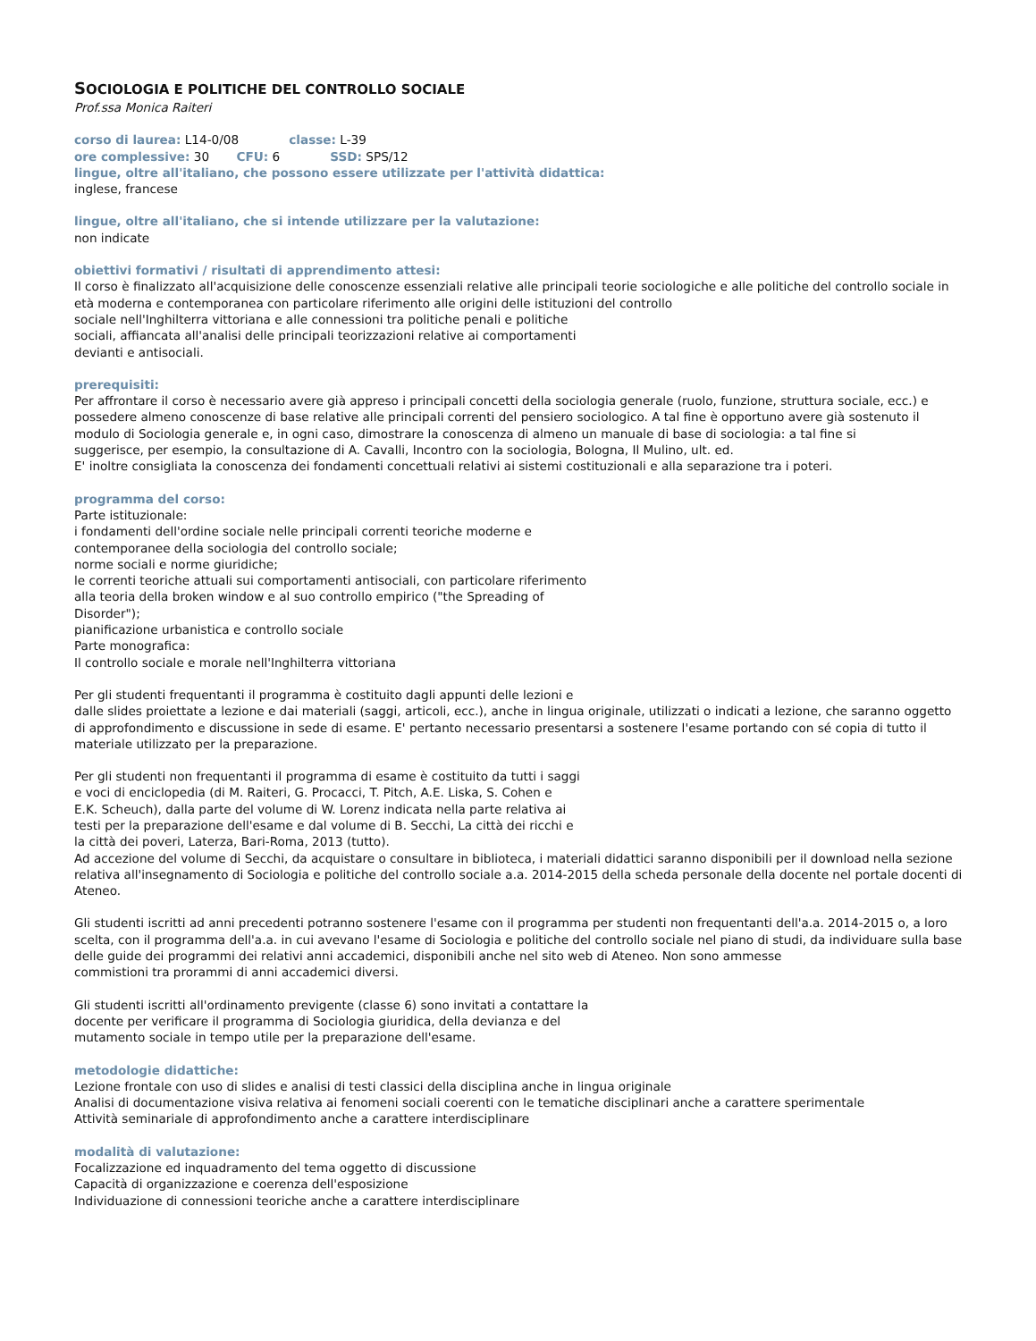SOCIOLOGIA E POLITICHE DEL CONTROLLO SOCIALE
Prof.ssa Monica Raiteri
corso di laurea: L14-0/08 classe: L-39
ore complessive: 30 CFU: 6 SSD: SPS/12
lingue, oltre all'italiano, che possono essere utilizzate per l'attività didattica:
inglese, francese
lingue, oltre all'italiano, che si intende utilizzare per la valutazione:
non indicate
obiettivi formativi / risultati di apprendimento attesi:
Il corso è finalizzato all'acquisizione delle conoscenze essenziali relative alle principali teorie sociologiche e alle politiche del controllo sociale in età moderna e contemporanea con particolare riferimento alle origini delle istituzioni del controllo
sociale nell'Inghilterra vittoriana e alle connessioni tra politiche penali e politiche
sociali, affiancata all'analisi delle principali teorizzazioni relative ai comportamenti
devianti e antisociali.
prerequisiti:
Per affrontare il corso è necessario avere già appreso i principali concetti della sociologia generale (ruolo, funzione, struttura sociale, ecc.) e possedere almeno conoscenze di base relative alle principali correnti del pensiero sociologico. A tal fine è opportuno avere già sostenuto il modulo di Sociologia generale e, in ogni caso, dimostrare la conoscenza di almeno un manuale di base di sociologia: a tal fine si
suggerisce, per esempio, la consultazione di A. Cavalli, Incontro con la sociologia, Bologna, Il Mulino, ult. ed.
E' inoltre consigliata la conoscenza dei fondamenti concettuali relativi ai sistemi costituzionali e alla separazione tra i poteri.
programma del corso:
Parte istituzionale:
i fondamenti dell'ordine sociale nelle principali correnti teoriche moderne e
contemporanee della sociologia del controllo sociale;
norme sociali e norme giuridiche;
le correnti teoriche attuali sui comportamenti antisociali, con particolare riferimento
alla teoria della broken window e al suo controllo empirico ("the Spreading of
Disorder");
pianificazione urbanistica e controllo sociale
Parte monografica:
Il controllo sociale e morale nell'Inghilterra vittoriana
Per gli studenti frequentanti il programma è costituito dagli appunti delle lezioni e
dalle slides proiettate a lezione e dai materiali (saggi, articoli, ecc.), anche in lingua originale, utilizzati o indicati a lezione, che saranno oggetto di approfondimento e discussione in sede di esame. E' pertanto necessario presentarsi a sostenere l'esame portando con sé copia di tutto il materiale utilizzato per la preparazione.
Per gli studenti non frequentanti il programma di esame è costituito da tutti i saggi
e voci di enciclopedia (di M. Raiteri, G. Procacci, T. Pitch, A.E. Liska, S. Cohen e
E.K. Scheuch), dalla parte del volume di W. Lorenz indicata nella parte relativa ai
testi per la preparazione dell'esame e dal volume di B. Secchi, La città dei ricchi e
la città dei poveri, Laterza, Bari-Roma, 2013 (tutto).
Ad accezione del volume di Secchi, da acquistare o consultare in biblioteca, i materiali didattici saranno disponibili per il download nella sezione relativa all'insegnamento di Sociologia e politiche del controllo sociale a.a. 2014-2015 della scheda personale della docente nel portale docenti di Ateneo.
Gli studenti iscritti ad anni precedenti potranno sostenere l'esame con il programma per studenti non frequentanti dell'a.a. 2014-2015 o, a loro scelta, con il programma dell'a.a. in cui avevano l'esame di Sociologia e politiche del controllo sociale nel piano di studi, da individuare sulla base delle guide dei programmi dei relativi anni accademici, disponibili anche nel sito web di Ateneo. Non sono ammesse
commistioni tra prorammi di anni accademici diversi.
Gli studenti iscritti all'ordinamento previgente (classe 6) sono invitati a contattare la
docente per verificare il programma di Sociologia giuridica, della devianza e del
mutamento sociale in tempo utile per la preparazione dell'esame.
metodologie didattiche:
Lezione frontale con uso di slides e analisi di testi classici della disciplina anche in lingua originale
Analisi di documentazione visiva relativa ai fenomeni sociali coerenti con le tematiche disciplinari anche a carattere sperimentale
Attività seminariale di approfondimento anche a carattere interdisciplinare
modalità di valutazione:
Focalizzazione ed inquadramento del tema oggetto di discussione
Capacità di organizzazione e coerenza dell'esposizione
Individuazione di connessioni teoriche anche a carattere interdisciplinare